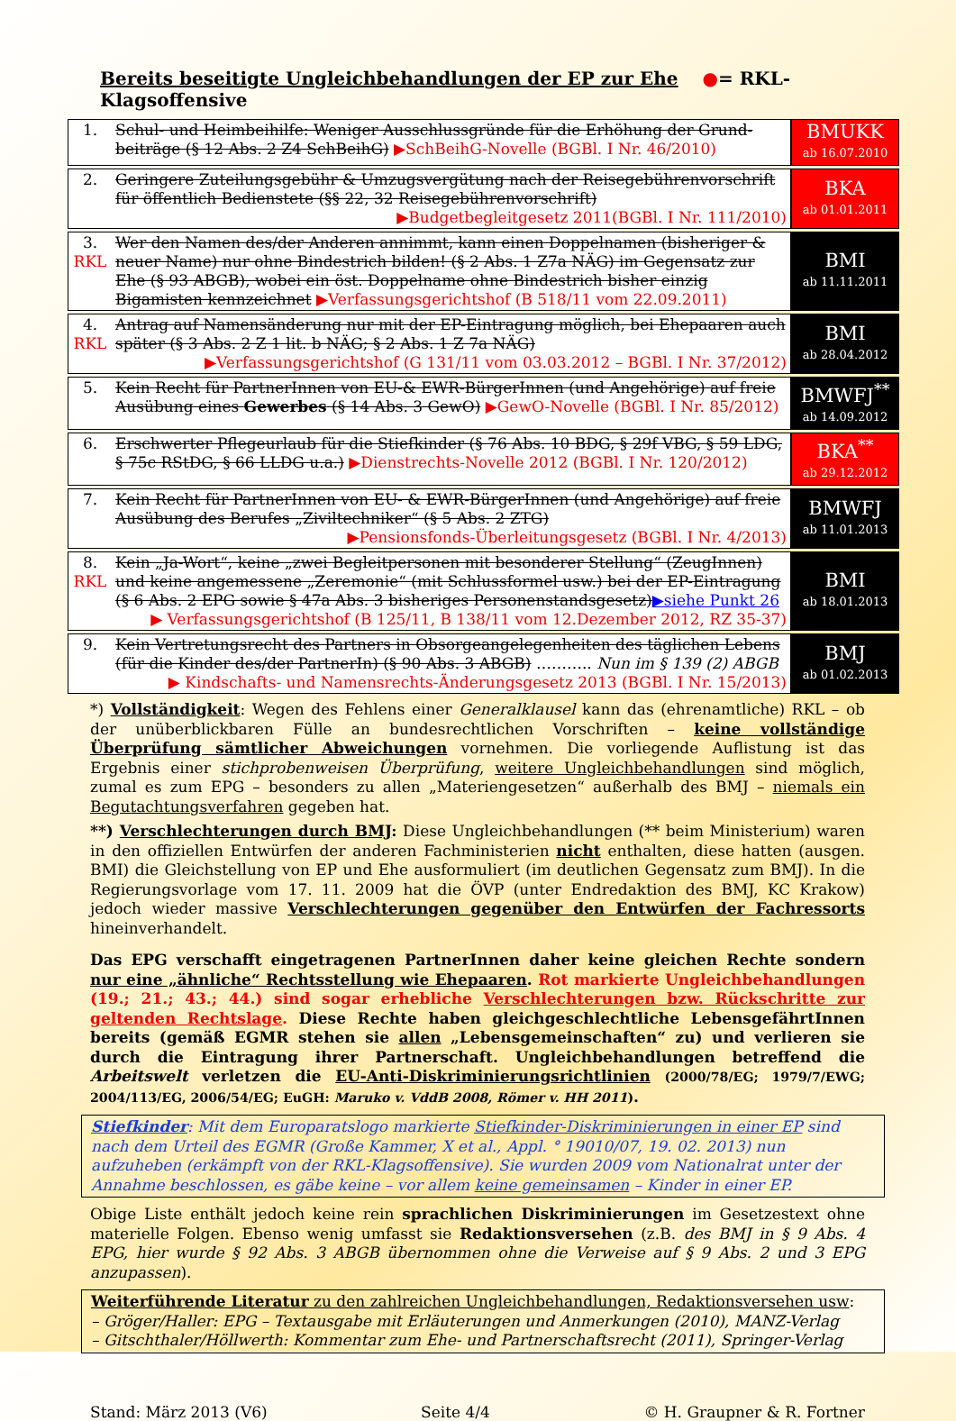Bereits beseitigte Ungleichbehandlungen der EP zur Ehe ●= RKL-Klagsoffensive
| 1. | Schul- und Heimbeihilfe: Weniger Ausschlussgründe für die Erhöhung der Grund­beiträge (§ 12 Abs. 2 Z4 SchBeihG) ▶SchBeihG-Novelle (BGBl. I Nr. 46/2010) | BMUKK ab 16.07.2010 |
| 2. | Geringere Zuteilungsgebühr & Umzugsvergütung nach der Reisegebührenvorschrift für öffentlich Bedienstete (§§ 22, 32 Reisegebührenvorschrift) ▶Budgetbegleitgesetz 2011(BGBl. I Nr. 111/2010) | BKA ab 01.01.2011 |
| 3. RKL | Wer den Namen des/der Anderen annimmt, kann einen Doppelnamen (bisheriger & neuer Name) nur ohne Bindestrich bilden! (§ 2 Abs. 1 Z7a NÄG) im Gegensatz zur Ehe (§ 93 ABGB), wobei ein öst. Doppelname ohne Bindestrich bisher einzig Bigamisten kennzeichnet ▶Verfassungsgerichtshof (B 518/11 vom 22.09.2011) | BMI ab 11.11.2011 |
| 4. RKL | Antrag auf Namensänderung nur mit der EP-Eintragung möglich, bei Ehepaaren auch später (§ 3 Abs. 2 Z 1 lit. b NÄG; § 2 Abs. 1 Z 7a NÄG) ▶Verfassungsgerichtshof (G 131/11 vom 03.03.2012 – BGBl. I Nr. 37/2012) | BMI ab 28.04.2012 |
| 5. | Kein Recht für PartnerInnen von EU-& EWR-BürgerInnen (und Angehörige) auf freie Ausübung eines Gewerbes (§ 14 Abs. 3 GewO) ▶GewO-Novelle (BGBl. I Nr. 85/2012) | BMWFJ<sup>**</sup> ab 14.09.2012 |
| 6. | Erschwerter Pflegeurlaub für die Stiefkinder (§ 76 Abs. 10 BDG, § 29f VBG, § 59 LDG, § 75c RStDG, § 66 LLDG u.a.) ▶Dienstrechts-Novelle 2012 (BGBl. I Nr. 120/2012) | BKA<sup>**</sup> ab 29.12.2012 |
| 7. | Kein Recht für PartnerInnen von EU- & EWR-BürgerInnen (und Angehörige) auf freie Ausübung des Berufes „Ziviltechniker“ (§ 5 Abs. 2 ZTG) ▶Pensionsfonds-Überleitungsgesetz (BGBl. I Nr. 4/2013) | BMWFJ ab 11.01.2013 |
| 8. RKL | Kein „Ja-Wort“, keine „zwei Begleitpersonen mit besonderer Stellung“ (ZeugInnen) und keine angemessene „Zeremonie“ (mit Schlussformel usw.) bei der EP-Eintragung (§ 6 Abs. 2 EPG sowie § 47a Abs. 3 bisheriges Personenstandsgesetz) ▶siehe Punkt 26 ▶ Verfassungsgerichtshof (B 125/11, B 138/11 vom 12.Dezember 2012, RZ 35-37) | BMI ab 18.01.2013 |
| 9. | Kein Vertretungsrecht des Partners in Obsorgeangelegenheiten des täglichen Lebens (für die Kinder des/der PartnerIn) (§ 90 Abs. 3 ABGB) ……….. Nun im § 139 (2) ABGB ▶ Kindschafts- und Namensrechts-Änderungsgesetz 2013 (BGBl. I Nr. 15/2013) | BMJ ab 01.02.2013 |
*) Vollständigkeit: Wegen des Fehlens einer Generalklausel kann das (ehrenamtliche) RKL – ob der unüberblickbaren Fülle an bundesrechtlichen Vorschriften – keine vollständige Überprüfung sämtlicher Abweichungen vornehmen. Die vorliegende Auflistung ist das Ergebnis einer stichprobenweisen Überprüfung, weitere Ungleichbehandlungen sind möglich, zumal es zum EPG – besonders zu allen „Materiengesetzen“ außerhalb des BMJ – niemals ein Begutachtungsverfahren gegeben hat.
**) Verschlechterungen durch BMJ: Diese Ungleichbehandlungen (** beim Ministerium) waren in den offiziellen Entwürfen der anderen Fachministerien nicht enthalten, diese hatten (ausgen. BMI) die Gleichstellung von EP und Ehe ausformuliert (im deutlichen Gegensatz zum BMJ). In die Regierungsvorlage vom 17. 11. 2009 hat die ÖVP (unter Endredaktion des BMJ, KC Krakow) jedoch wieder massive Verschlechterungen gegenüber den Entwürfen der Fachressorts hineinverhandelt.
Das EPG verschafft eingetragenen PartnerInnen daher keine gleichen Rechte sondern nur eine „ähnliche“ Rechtsstellung wie Ehepaaren. Rot markierte Ungleichbehandlungen (19.; 21.; 43.; 44.) sind sogar erhebliche Verschlechterungen bzw. Rückschritte zur geltenden Rechtslage. Diese Rechte haben gleichgeschlechtliche LebensgefährtInnen bereits (gemäß EGMR stehen sie allen „Lebensgemeinschaften“ zu) und verlieren sie durch die Eintragung ihrer Partnerschaft. Ungleichbehandlungen betreffend die Arbeitswelt verletzen die EU-Anti-Diskriminierungs­richtlinien (2000/78/EG; 1979/7/EWG; 2004/113/EG, 2006/54/EG; EuGH: Maruko v. VddB 2008, Römer v. HH 2011).
Stiefkinder: Mit dem Europaratslogo markierte Stiefkinder-Diskriminierungen in einer EP sind nach dem Urteil des EGMR (Große Kammer, X et al., Appl. ° 19010/07, 19. 02. 2013) nun aufzuheben (erkämpft von der RKL-Klagsoffensive). Sie wurden 2009 vom Nationalrat unter der Annahme beschlossen, es gäbe keine – vor allem keine gemeinsamen – Kinder in einer EP.
Obige Liste enthält jedoch keine rein sprachlichen Diskriminierungen im Gesetzestext ohne materielle Folgen. Ebenso wenig umfasst sie Redaktionsversehen (z.B. des BMJ in § 9 Abs. 4 EPG, hier wurde § 92 Abs. 3 ABGB übernommen ohne die Verweise auf § 9 Abs. 2 und 3 EPG anzupassen).
Weiterführende Literatur zu den zahlreichen Ungleichbehandlungen, Redaktionsversehen usw:
– Gröger/Haller: EPG – Textausgabe mit Erläuterungen und Anmerkungen (2010), MANZ-Verlag
– Gitschthaler/Höllwerth: Kommentar zum Ehe- und Partnerschaftsrecht (2011), Springer-Verlag
Stand: März 2013 (V6) Seite 4/4 © H. Graupner & R. Fortner